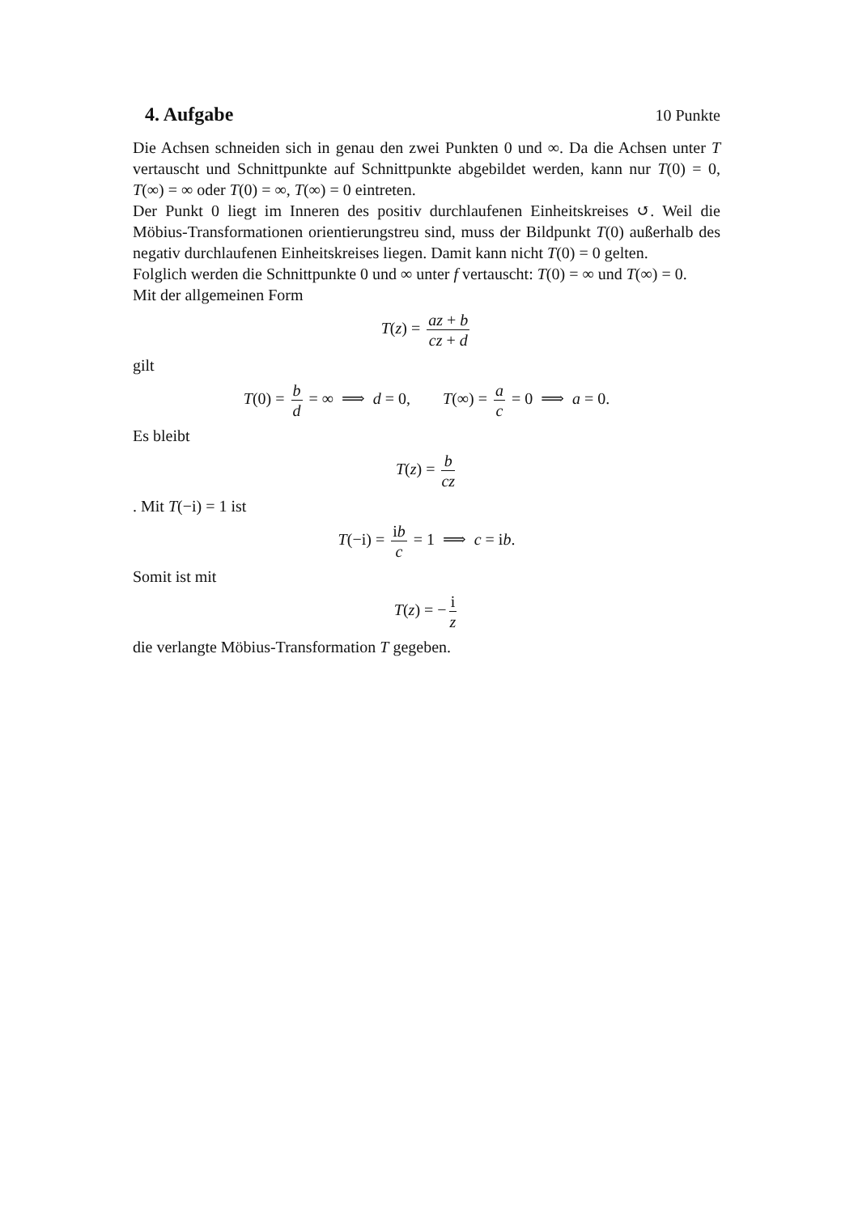4. Aufgabe
10 Punkte
Die Achsen schneiden sich in genau den zwei Punkten 0 und ∞. Da die Achsen unter T vertauscht und Schnittpunkte auf Schnittpunkte abgebildet werden, kann nur T(0) = 0, T(∞) = ∞ oder T(0) = ∞, T(∞) = 0 eintreten.
Der Punkt 0 liegt im Inneren des positiv durchlaufenen Einheitskreises ↺. Weil die Möbius-Transformationen orientierungstreu sind, muss der Bildpunkt T(0) außerhalb des negativ durchlaufenen Einheitskreises liegen. Damit kann nicht T(0) = 0 gelten.
Folglich werden die Schnittpunkte 0 und ∞ unter f vertauscht: T(0) = ∞ und T(∞) = 0.
Mit der allgemeinen Form
T(z) = az + b cz + d
gilt
T(0) = b d = ∞ ⟹ d = 0, T(∞) = a c = 0 ⟹ a = 0.
Es bleibt
T(z) = b cz
. Mit T(−i) = 1 ist
T(−i) = ib c = 1 ⟹ c = ib.
Somit ist mit
T(z) = − i z
die verlangte Möbius-Transformation T gegeben.